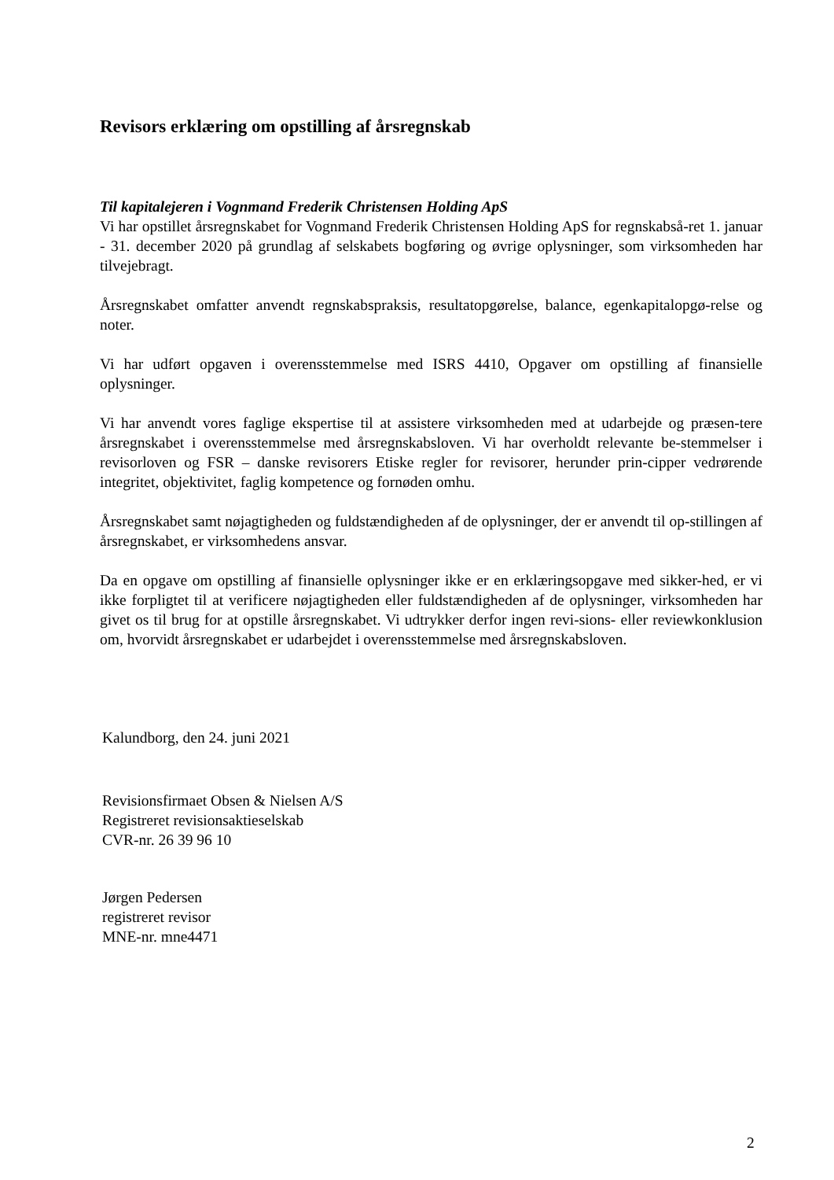Revisors erklæring om opstilling af årsregnskab
Til kapitalejeren i Vognmand Frederik Christensen Holding ApS
Vi har opstillet årsregnskabet for Vognmand Frederik Christensen Holding ApS for regnskabså-ret 1. januar - 31. december 2020 på grundlag af selskabets bogføring og øvrige oplysninger, som virksomheden har tilvejebragt.
Årsregnskabet omfatter anvendt regnskabspraksis, resultatopgørelse, balance, egenkapitalopgø-relse og noter.
Vi har udført opgaven i overensstemmelse med ISRS 4410, Opgaver om opstilling af finansielle oplysninger.
Vi har anvendt vores faglige ekspertise til at assistere virksomheden med at udarbejde og præsen-tere årsregnskabet i overensstemmelse med årsregnskabsloven. Vi har overholdt relevante be-stemmelser i revisorloven og FSR – danske revisorers Etiske regler for revisorer, herunder prin-cipper vedrørende integritet, objektivitet, faglig kompetence og fornøden omhu.
Årsregnskabet samt nøjagtigheden og fuldstændigheden af de oplysninger, der er anvendt til op-stillingen af årsregnskabet, er virksomhedens ansvar.
Da en opgave om opstilling af finansielle oplysninger ikke er en erklæringsopgave med sikker-hed, er vi ikke forpligtet til at verificere nøjagtigheden eller fuldstændigheden af de oplysninger, virksomheden har givet os til brug for at opstille årsregnskabet. Vi udtrykker derfor ingen revi-sions- eller reviewkonklusion om, hvorvidt årsregnskabet er udarbejdet i overensstemmelse med årsregnskabsloven.
Kalundborg, den 24. juni 2021
Revisionsfirmaet Obsen & Nielsen A/S
Registreret revisionsaktieselskab
CVR-nr. 26 39 96 10
Jørgen Pedersen
registreret revisor
MNE-nr. mne4471
2